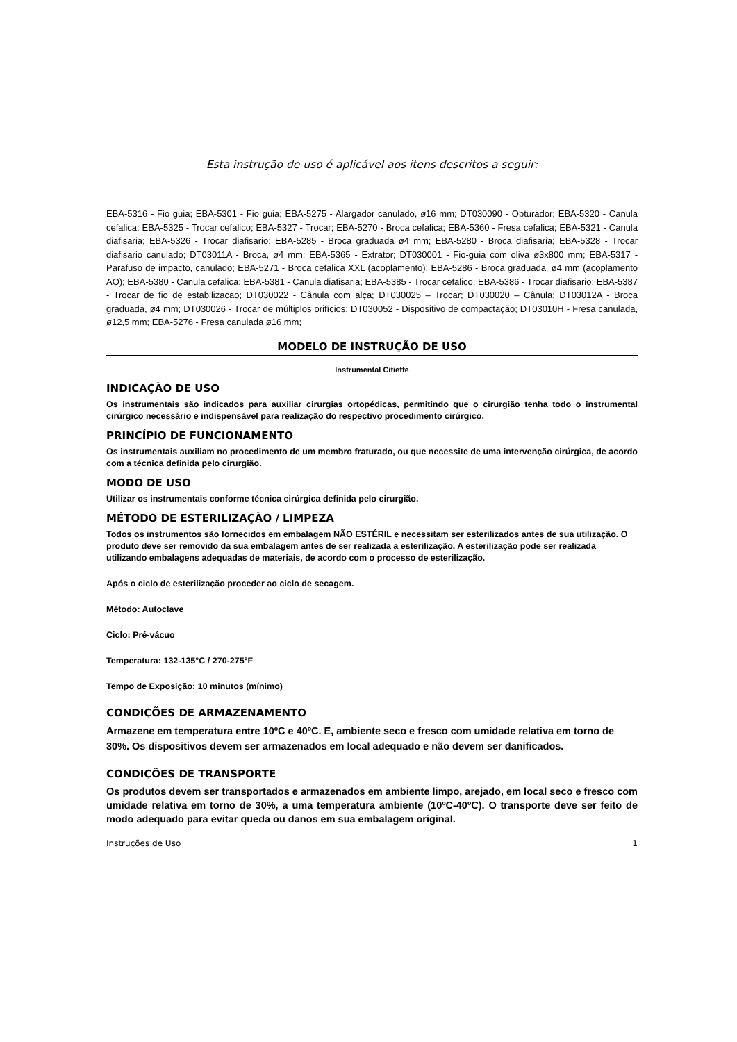Esta instrução de uso é aplicável aos itens descritos a seguir:
EBA-5316 - Fio guia; EBA-5301 - Fio guia; EBA-5275 - Alargador canulado, ø16 mm; DT030090 - Obturador; EBA-5320 - Canula cefalica; EBA-5325 - Trocar cefalico; EBA-5327 - Trocar; EBA-5270 - Broca cefalica; EBA-5360 - Fresa cefalica; EBA-5321 - Canula diafisaria; EBA-5326 - Trocar diafisario; EBA-5285 - Broca graduada ø4 mm; EBA-5280 - Broca diafisaria; EBA-5328 - Trocar diafisario canulado; DT03011A - Broca, ø4 mm; EBA-5365 - Extrator; DT030001 - Fio-guia com oliva ø3x800 mm; EBA-5317 - Parafuso de impacto, canulado; EBA-5271 - Broca cefalica XXL (acoplamento); EBA-5286 - Broca graduada, ø4 mm (acoplamento AO); EBA-5380 - Canula cefalica; EBA-5381 - Canula diafisaria; EBA-5385 - Trocar cefalico; EBA-5386 - Trocar diafisario; EBA-5387 - Trocar de fio de estabilizacao; DT030022 - Cânula com alça; DT030025 – Trocar; DT030020 – Cânula; DT03012A - Broca graduada, ø4 mm; DT030026 - Trocar de múltiplos orifícios; DT030052 - Dispositivo de compactação; DT03010H - Fresa canulada, ø12,5 mm; EBA-5276 - Fresa canulada ø16 mm;
MODELO DE INSTRUÇÃO DE USO
Instrumental Citieffe
INDICAÇÃO DE USO
Os instrumentais são indicados para auxiliar cirurgias ortopédicas, permitindo que o cirurgião tenha todo o instrumental cirúrgico necessário e indispensável para realização do respectivo procedimento cirúrgico.
PRINCÍPIO DE FUNCIONAMENTO
Os instrumentais auxiliam no procedimento de um membro fraturado, ou que necessite de uma intervenção cirúrgica, de acordo com a técnica definida pelo cirurgião.
MODO DE USO
Utilizar os instrumentais conforme técnica cirúrgica definida pelo cirurgião.
MÉTODO DE ESTERILIZAÇÃO / LIMPEZA
Todos os instrumentos são fornecidos em embalagem NÃO ESTÉRIL e necessitam ser esterilizados antes de sua utilização. O produto deve ser removido da sua embalagem antes de ser realizada a esterilização. A esterilização pode ser realizada utilizando embalagens adequadas de materiais, de acordo com o processo de esterilização.
Após o ciclo de esterilização proceder ao ciclo de secagem.
Método: Autoclave
Ciclo: Pré-vácuo
Temperatura: 132-135°C / 270-275°F
Tempo de Exposição: 10 minutos (mínimo)
CONDIÇÕES DE ARMAZENAMENTO
Armazene em temperatura entre 10ºC e 40ºC. E, ambiente seco e fresco com umidade relativa em torno de 30%. Os dispositivos devem ser armazenados em local adequado e não devem ser danificados.
CONDIÇÕES DE TRANSPORTE
Os produtos devem ser transportados e armazenados em ambiente limpo, arejado, em local seco e fresco com umidade relativa em torno de 30%, a uma temperatura ambiente (10ºC-40ºC). O transporte deve ser feito de modo adequado para evitar queda ou danos em sua embalagem original.
Instruções de Uso 1